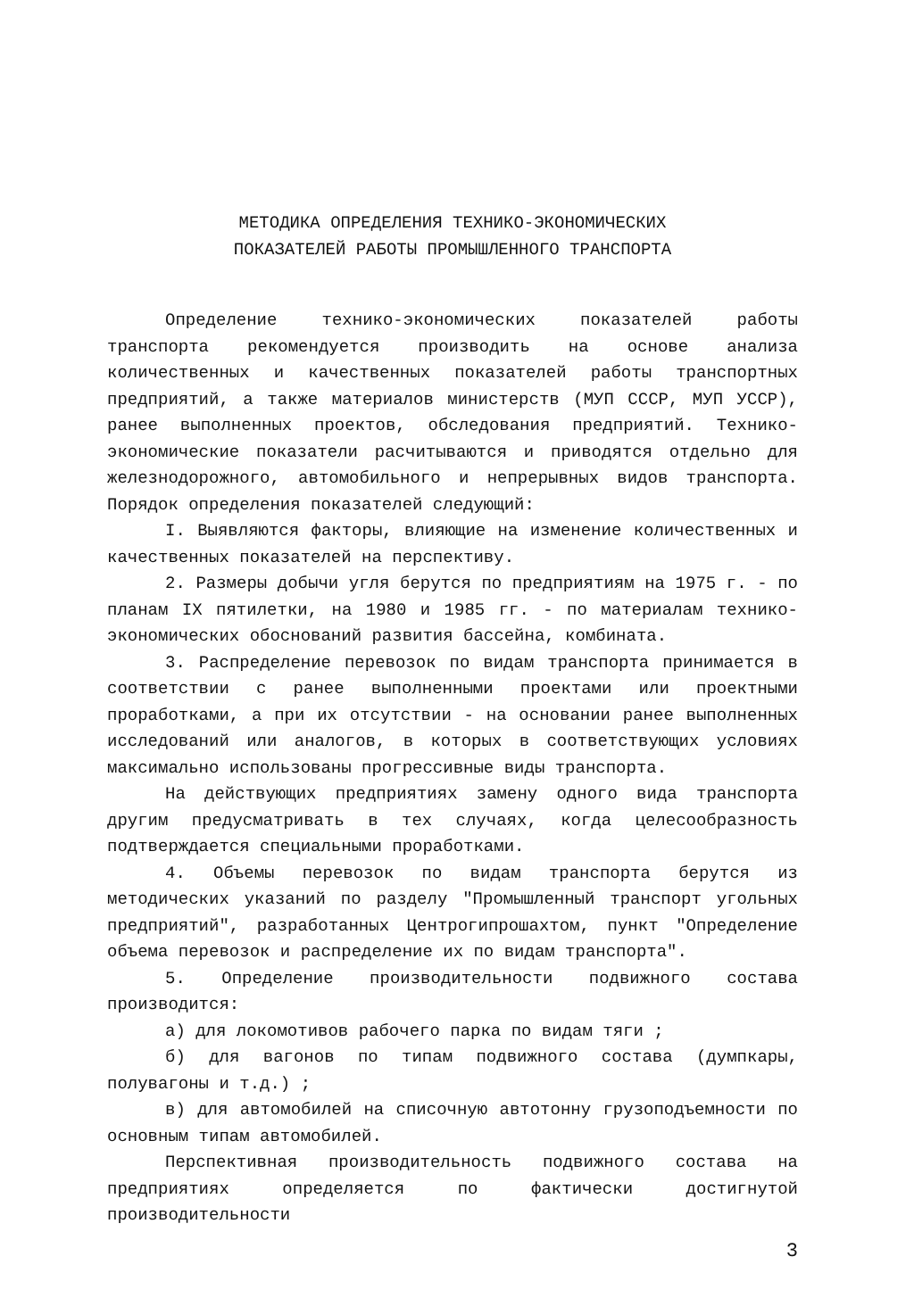МЕТОДИКА ОПРЕДЕЛЕНИЯ ТЕХНИКО-ЭКОНОМИЧЕСКИХ
ПОКАЗАТЕЛЕЙ РАБОТЫ ПРОМЫШЛЕННОГО ТРАНСПОРТА
Определение технико-экономических показателей работы транспорта рекомендуется производить на основе анализа количественных и качественных показателей работы транспортных предприятий, а также материалов министерств (МУП СССР, МУП УССР), ранее выполненных проектов, обследования предприятий. Технико-экономические показатели расчитываются и приводятся отдельно для железнодорожного, автомобильного и непрерывных видов транспорта. Порядок определения показателей следующий:
I. Выявляются факторы, влияющие на изменение количественных и качественных показателей на перспективу.
2. Размеры добычи угля берутся по предприятиям на 1975 г. - по планам IX пятилетки, на 1980 и 1985 гг. - по материалам технико-экономических обоснований развития бассейна, комбината.
3. Распределение перевозок по видам транспорта принимается в соответствии с ранее выполненными проектами или проектными проработками, а при их отсутствии - на основании ранее выполненных исследований или аналогов, в которых в соответствующих условиях максимально использованы прогрессивные виды транспорта.
На действующих предприятиях замену одного вида транспорта другим предусматривать в тех случаях, когда целесообразность подтверждается специальными проработками.
4. Объемы перевозок по видам транспорта берутся из методических указаний по разделу "Промышленный транспорт угольных предприятий", разработанных Центрогипрошахтом, пункт "Определение объема перевозок и распределение их по видам транспорта".
5. Определение производительности подвижного состава производится:
а) для локомотивов рабочего парка по видам тяги ;
б) для вагонов по типам подвижного состава (думпкары, полувагоны и т.д.) ;
в) для автомобилей на списочную автотонну грузоподъемности по основным типам автомобилей.
Перспективная производительность подвижного состава на предприятиях определяется по фактически достигнутой производительности
3